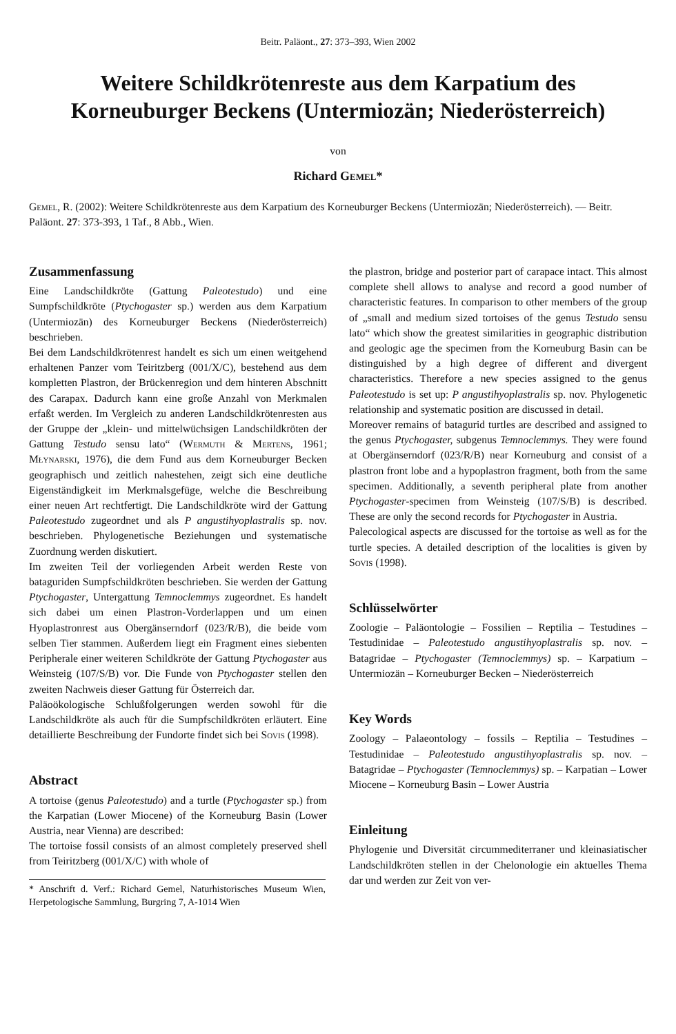Beitr. Paläont., 27: 373–393, Wien 2002
Weitere Schildkrötenreste aus dem Karpatium des Korneuburger Beckens (Untermiozän; Niederösterreich)
von
Richard Gemel*
Gemel, R. (2002): Weitere Schildkrötenreste aus dem Karpatium des Korneuburger Beckens (Untermiozän; Niederösterreich). — Beitr. Paläont. 27: 373-393, 1 Taf., 8 Abb., Wien.
Zusammenfassung
Eine Landschildkröte (Gattung Paleotestudo) und eine Sumpfschildkröte (Ptychogaster sp.) werden aus dem Karpatium (Untermiozän) des Korneuburger Beckens (Niederösterreich) beschrieben.
Bei dem Landschildkrötenrest handelt es sich um einen weitgehend erhaltenen Panzer vom Teiritzberg (001/X/C), bestehend aus dem kompletten Plastron, der Brückenregion und dem hinteren Abschnitt des Carapax. Dadurch kann eine große Anzahl von Merkmalen erfaßt werden. Im Vergleich zu anderen Landschildkrötenresten aus der Gruppe der „klein- und mittelwüchsigen Landschildkröten der Gattung Testudo sensu lato“ (Wermuth & Mertens, 1961; Młynarski, 1976), die dem Fund aus dem Korneuburger Becken geographisch und zeitlich nahestehen, zeigt sich eine deutliche Eigenständigkeit im Merkmalsgefüge, welche die Beschreibung einer neuen Art rechtfertigt. Die Landschildkröte wird der Gattung Paleotestudo zugeordnet und als P angustihyoplastralis sp. nov. beschrieben. Phylogenetische Beziehungen und systematische Zuordnung werden diskutiert.
Im zweiten Teil der vorliegenden Arbeit werden Reste von bataguriden Sumpfschildkröten beschrieben. Sie werden der Gattung Ptychogaster, Untergattung Temnoclemmys zugeordnet. Es handelt sich dabei um einen Plastron-Vorderlappen und um einen Hyoplastronrest aus Obergänserndorf (023/R/B), die beide vom selben Tier stammen. Außerdem liegt ein Fragment eines siebenten Peripherale einer weiteren Schildkröte der Gattung Ptychogaster aus Weinsteig (107/S/B) vor. Die Funde von Ptychogaster stellen den zweiten Nachweis dieser Gattung für Österreich dar.
Paläoökologische Schlußfolgerungen werden sowohl für die Landschildkröte als auch für die Sumpfschildkröten erläutert. Eine detaillierte Beschreibung der Fundorte findet sich bei Sovis (1998).
Abstract
A tortoise (genus Paleotestudo) and a turtle (Ptychogaster sp.) from the Karpatian (Lower Miocene) of the Korneuburg Basin (Lower Austria, near Vienna) are described:
The tortoise fossil consists of an almost completely preserved shell from Teiritzberg (001/X/C) with whole of
* Anschrift d. Verf.: Richard Gemel, Naturhistorisches Museum Wien, Herpetologische Sammlung, Burgring 7, A-1014 Wien
the plastron, bridge and posterior part of carapace intact. This almost complete shell allows to analyse and record a good number of characteristic features. In comparison to other members of the group of „small and medium sized tortoises of the genus Testudo sensu lato“ which show the greatest similarities in geographic distribution and geologic age the specimen from the Korneuburg Basin can be distinguished by a high degree of different and divergent characteristics. Therefore a new species assigned to the genus Paleotestudo is set up: P angustihyoplastralis sp. nov. Phylogenetic relationship and systematic position are discussed in detail.
Moreover remains of batagurid turtles are described and assigned to the genus Ptychogaster, subgenus Temnoclemmys. They were found at Obergänserndorf (023/R/B) near Korneuburg and consist of a plastron front lobe and a hypoplastron fragment, both from the same specimen. Additionally, a seventh peripheral plate from another Ptychogaster-specimen from Weinsteig (107/S/B) is described. These are only the second records for Ptychogaster in Austria.
Palecological aspects are discussed for the tortoise as well as for the turtle species. A detailed description of the localities is given by Sovis (1998).
Schlüsselwörter
Zoologie – Paläontologie – Fossilien – Reptilia – Testudines – Testudinidae – Paleotestudo angustihyoplastralis sp. nov. – Batagridae – Ptychogaster (Temnoclemmys) sp. – Karpatium – Untermiozän – Korneuburger Becken – Niederösterreich
Key Words
Zoology – Palaeontology – fossils – Reptilia – Testudines – Testudinidae – Paleotestudo angustihyoplastralis sp. nov. – Batagridae – Ptychogaster (Temnoclemmys) sp. – Karpatian – Lower Miocene – Korneuburg Basin – Lower Austria
Einleitung
Phylogenie und Diversität circummediterraner und kleinasiatischer Landschildkröten stellen in der Chelonologie ein aktuelles Thema dar und werden zur Zeit von ver-